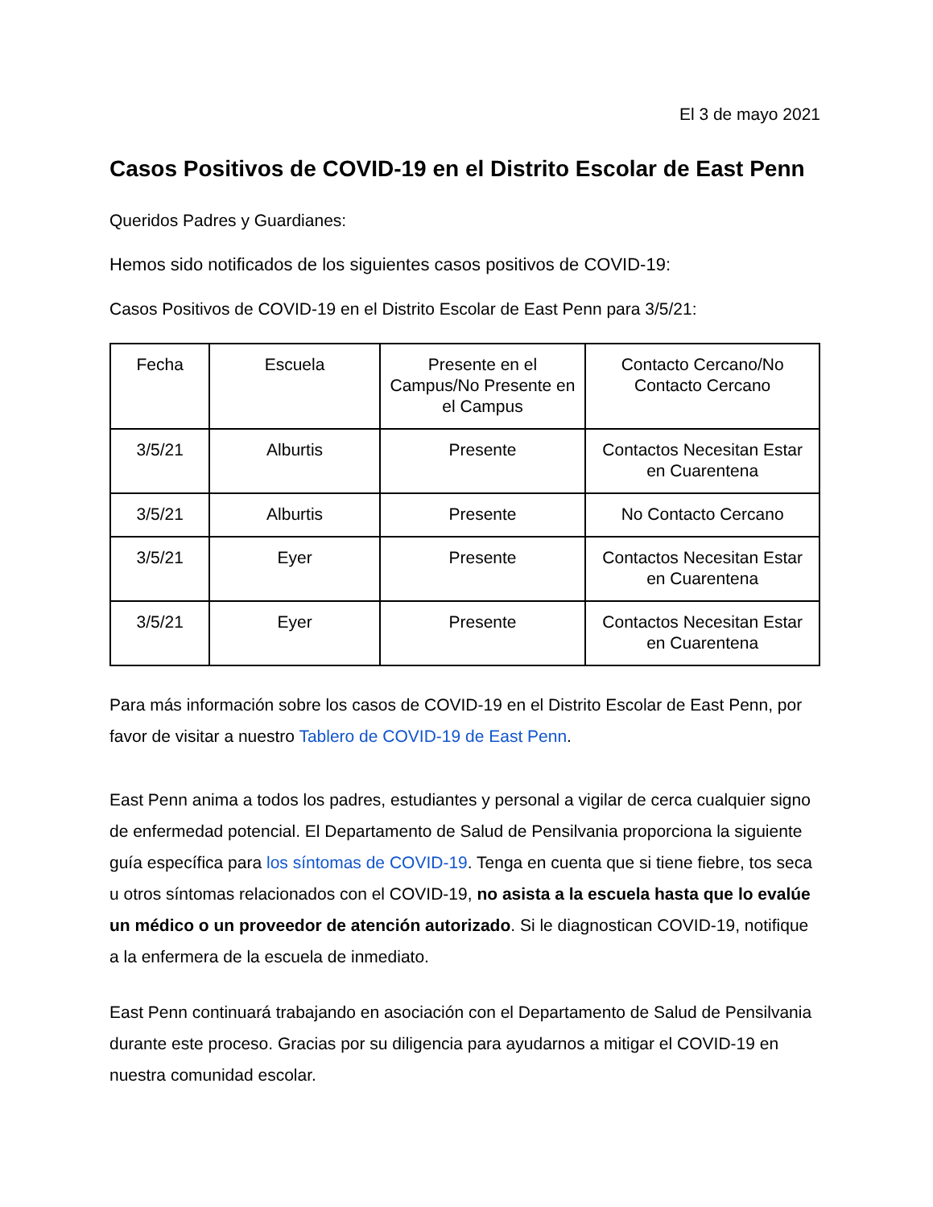El 3 de mayo 2021
Casos Positivos de COVID-19 en el Distrito Escolar de East Penn
Queridos Padres y Guardianes:
Hemos sido notificados de los siguientes casos positivos de COVID-19:
Casos Positivos de COVID-19 en el Distrito Escolar de East Penn para 3/5/21:
| Fecha | Escuela | Presente en el Campus/No Presente en el Campus | Contacto Cercano/No Contacto Cercano |
| 3/5/21 | Alburtis | Presente | Contactos Necesitan Estar en Cuarentena |
| 3/5/21 | Alburtis | Presente | No Contacto Cercano |
| 3/5/21 | Eyer | Presente | Contactos Necesitan Estar en Cuarentena |
| 3/5/21 | Eyer | Presente | Contactos Necesitan Estar en Cuarentena |
Para más información sobre los casos de COVID-19 en el Distrito Escolar de East Penn, por favor de visitar a nuestro Tablero de COVID-19 de East Penn.
East Penn anima a todos los padres, estudiantes y personal a vigilar de cerca cualquier signo de enfermedad potencial. El Departamento de Salud de Pensilvania proporciona la siguiente guía específica para los síntomas de COVID-19. Tenga en cuenta que si tiene fiebre, tos seca u otros síntomas relacionados con el COVID-19, no asista a la escuela hasta que lo evalúe un médico o un proveedor de atención autorizado. Si le diagnostican COVID-19, notifique a la enfermera de la escuela de inmediato.
East Penn continuará trabajando en asociación con el Departamento de Salud de Pensilvania durante este proceso. Gracias por su diligencia para ayudarnos a mitigar el COVID-19 en nuestra comunidad escolar.